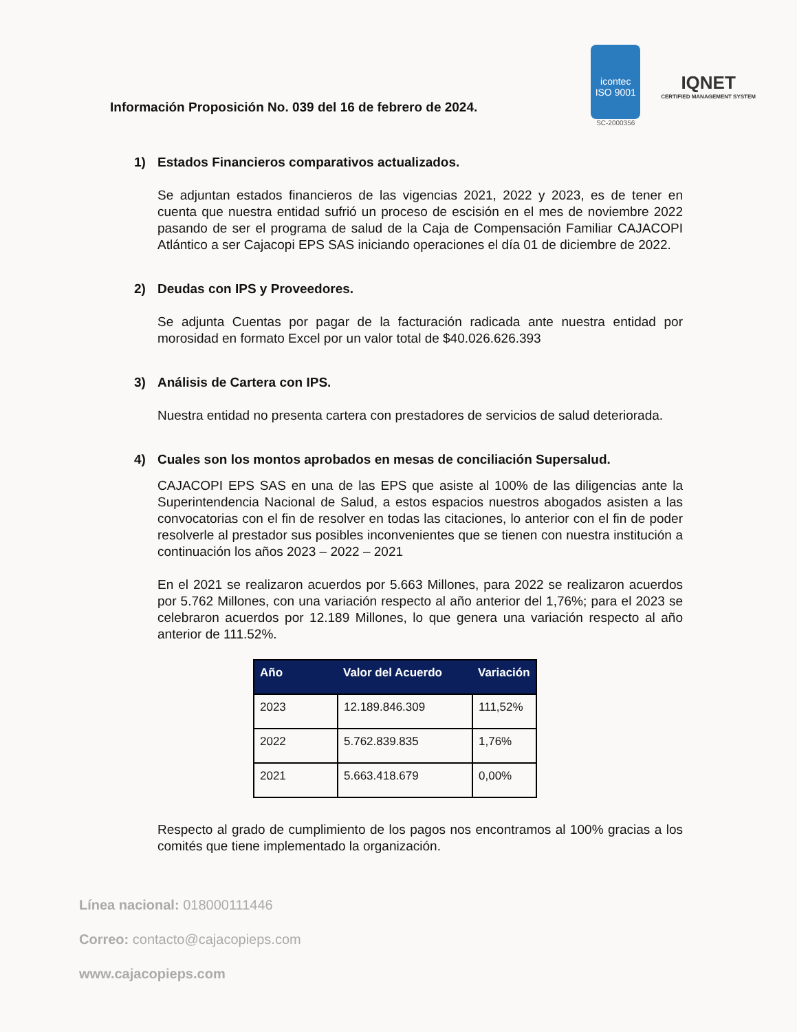Información Proposición No. 039 del 16 de febrero de 2024.
icontec
ISO 9001
SC-2000356
IQNET
CERTIFIED MANAGEMENT SYSTEM
1) Estados Financieros comparativos actualizados.
Se adjuntan estados financieros de las vigencias 2021, 2022 y 2023, es de tener en cuenta que nuestra entidad sufrió un proceso de escisión en el mes de noviembre 2022 pasando de ser el programa de salud de la Caja de Compensación Familiar CAJACOPI Atlántico a ser Cajacopi EPS SAS iniciando operaciones el día 01 de diciembre de 2022.
2) Deudas con IPS y Proveedores.
Se adjunta Cuentas por pagar de la facturación radicada ante nuestra entidad por morosidad en formato Excel por un valor total de $40.026.626.393
3) Análisis de Cartera con IPS.
Nuestra entidad no presenta cartera con prestadores de servicios de salud deteriorada.
4) Cuales son los montos aprobados en mesas de conciliación Supersalud.
CAJACOPI EPS SAS en una de las EPS que asiste al 100% de las diligencias ante la Superintendencia Nacional de Salud, a estos espacios nuestros abogados asisten a las convocatorias con el fin de resolver en todas las citaciones, lo anterior con el fin de poder resolverle al prestador sus posibles inconvenientes que se tienen con nuestra institución a continuación los años 2023 – 2022 – 2021
En el 2021 se realizaron acuerdos por 5.663 Millones, para 2022 se realizaron acuerdos por 5.762 Millones, con una variación respecto al año anterior del 1,76%; para el 2023 se celebraron acuerdos por 12.189 Millones, lo que genera una variación respecto al año anterior de 111.52%.
| Año | Valor del Acuerdo | Variación |
| --- | --- | --- |
| 2023 | 12.189.846.309 | 111,52% |
| 2022 | 5.762.839.835 | 1,76% |
| 2021 | 5.663.418.679 | 0,00% |
Respecto al grado de cumplimiento de los pagos nos encontramos al 100% gracias a los comités que tiene implementado la organización.
Línea nacional: 018000111446
Correo: contacto@cajacopieps.com
www.cajacopieps.com